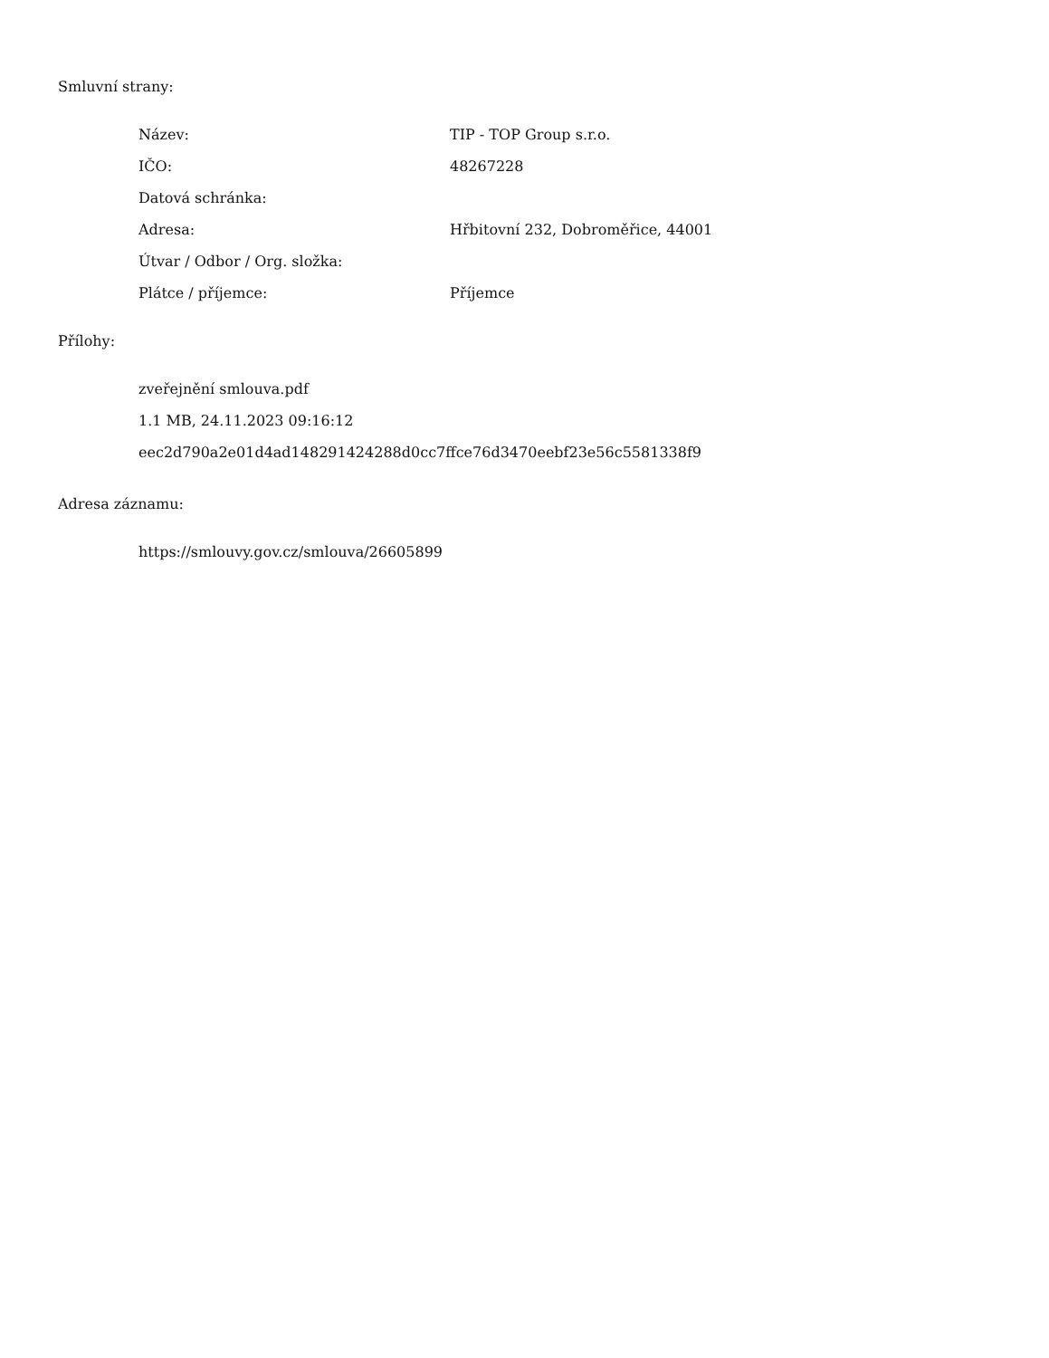Smluvní strany:
| Název: | TIP - TOP Group s.r.o. |
| IČO: | 48267228 |
| Datová schránka: | |
| Adresa: | Hřbitovní 232, Dobroměřice, 44001 |
| Útvar / Odbor / Org. složka: | |
| Plátce / příjemce: | Příjemce |
Přílohy:
zveřejnění smlouva.pdf
1.1 MB, 24.11.2023 09:16:12
eec2d790a2e01d4ad148291424288d0cc7ffce76d3470eebf23e56c5581338f9
Adresa záznamu:
https://smlouvy.gov.cz/smlouva/26605899